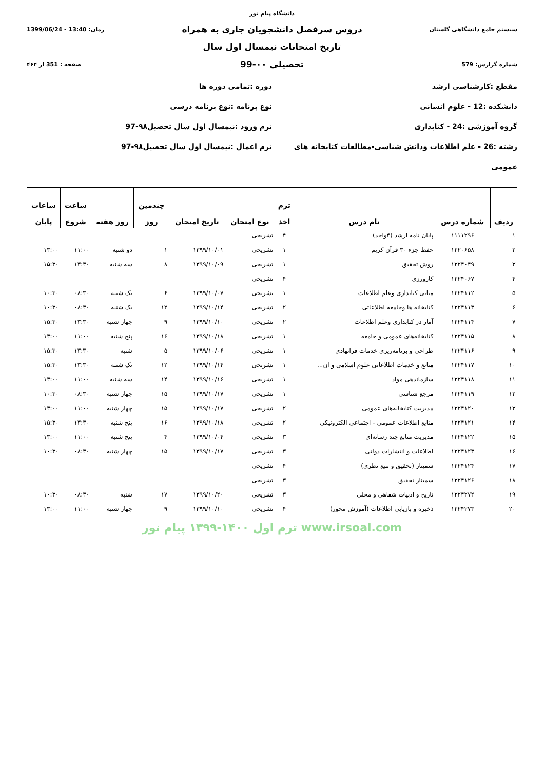دانشگاه پیام نور
سیستم جامع دانشگاهی گلستان
دروس سرفصل دانشجویان جاری به همراه
زمان: 13:40 - 1399/06/24
تاریخ امتحانات نیمسال اول سال
شماره گزارش: 579
تحصیلی ۰۰-99
صفحه : 351 از ۴۶۴
مقطع :کارشناسی ارشد
دانشکده :12 - علوم انسانی
گروه آموزشی :24 - کتابداری
رشته :26 - علم اطلاعات ودانش شناسی-مطالعات کتابخانه های عمومی
دوره :تمامی دوره ها
نوع برنامه :نوع برنامه درسی
ترم ورود :نیمسال اول سال تحصیل۹۸-97
ترم اعمال :نیمسال اول سال تحصیل۹۸-97
| ردیف | شماره درس | نام درس | ترم اخذ | نوع امتحان | تاریخ امتحان | چندمین روز | روز هفته | ساعت شروع | ساعات پایان |
| --- | --- | --- | --- | --- | --- | --- | --- | --- | --- |
| ۱ | ۱۱۱۱۲۹۶ | پایان نامه ارشد (۴واحد) | ۴ | تشریحی | | | | | |
| ۲ | ۱۲۲۰۶۵۸ | حفظ جزء ۳۰ قرآن کریم | ۱ | تشریحی | ۱۳۹۹/۱۰/۰۱ | ۱ | دو شنبه | ۱۱:۰۰ | ۱۳:۰۰ |
| ۳ | ۱۲۲۴۰۴۹ | روش تحقیق | ۱ | تشریحی | ۱۳۹۹/۱۰/۰۹ | ۸ | سه شنبه | ۱۳:۳۰ | ۱۵:۳۰ |
| ۴ | ۱۲۲۴۰۶۷ | کارورزی | ۴ | تشریحی | | | | | |
| ۵ | ۱۲۲۴۱۱۲ | مبانی کتابداری وعلم اطلاعات | ۱ | تشریحی | ۱۳۹۹/۱۰/۰۷ | ۶ | یک شنبه | ۰۸:۳۰ | ۱۰:۳۰ |
| ۶ | ۱۲۲۴۱۱۳ | کتابخانه ها وجامعه اطلاعاتی | ۲ | تشریحی | ۱۳۹۹/۱۰/۱۴ | ۱۲ | یک شنبه | ۰۸:۳۰ | ۱۰:۳۰ |
| ۷ | ۱۲۲۴۱۱۴ | آمار در کتابداری وعلم اطلاعات | ۲ | تشریحی | ۱۳۹۹/۱۰/۱۰ | ۹ | چهار شنبه | ۱۳:۳۰ | ۱۵:۳۰ |
| ۸ | ۱۲۲۴۱۱۵ | کتابخانه‌های عمومی و جامعه | ۱ | تشریحی | ۱۳۹۹/۱۰/۱۸ | ۱۶ | پنج شنبه | ۱۱:۰۰ | ۱۳:۰۰ |
| ۹ | ۱۲۲۴۱۱۶ | طراحی و برنامه‌ریزی خدمات فرانهادی | ۱ | تشریحی | ۱۳۹۹/۱۰/۰۶ | ۵ | شنبه | ۱۳:۳۰ | ۱۵:۳۰ |
| ۱۰ | ۱۲۲۴۱۱۷ | منابع و خدمات اطلاعاتی علوم اسلامی و ان... | ۱ | تشریحی | ۱۳۹۹/۱۰/۱۴ | ۱۲ | یک شنبه | ۱۳:۳۰ | ۱۵:۳۰ |
| ۱۱ | ۱۲۲۴۱۱۸ | سازماندهی مواد | ۱ | تشریحی | ۱۳۹۹/۱۰/۱۶ | ۱۴ | سه شنبه | ۱۱:۰۰ | ۱۳:۰۰ |
| ۱۲ | ۱۲۲۴۱۱۹ | مرجع شناسی | ۱ | تشریحی | ۱۳۹۹/۱۰/۱۷ | ۱۵ | چهار شنبه | ۰۸:۳۰ | ۱۰:۳۰ |
| ۱۳ | ۱۲۲۴۱۲۰ | مدیریت کتابخانه‌های عمومی | ۲ | تشریحی | ۱۳۹۹/۱۰/۱۷ | ۱۵ | چهار شنبه | ۱۱:۰۰ | ۱۳:۰۰ |
| ۱۴ | ۱۲۲۴۱۲۱ | منابع اطلاعات عمومی - اجتماعی الکترونیکی | ۲ | تشریحی | ۱۳۹۹/۱۰/۱۸ | ۱۶ | پنج شنبه | ۱۳:۳۰ | ۱۵:۳۰ |
| ۱۵ | ۱۲۲۴۱۲۲ | مدیریت منابع چند رسانه‌ای | ۳ | تشریحی | ۱۳۹۹/۱۰/۰۴ | ۴ | پنج شنبه | ۱۱:۰۰ | ۱۳:۰۰ |
| ۱۶ | ۱۲۲۴۱۲۳ | اطلاعات و انتشارات دولتی | ۳ | تشریحی | ۱۳۹۹/۱۰/۱۷ | ۱۵ | چهار شنبه | ۰۸:۳۰ | ۱۰:۳۰ |
| ۱۷ | ۱۲۲۴۱۲۴ | سمینار (تحقیق و تتبع نظری) | ۴ | تشریحی | | | | | |
| ۱۸ | ۱۲۲۴۱۲۶ | سمینار تحقیق | ۳ | تشریحی | | | | | |
| ۱۹ | ۱۲۲۴۲۷۲ | تاریخ و ادبیات شفاهی و محلی | ۳ | تشریحی | ۱۳۹۹/۱۰/۲۰ | ۱۷ | شنبه | ۰۸:۳۰ | ۱۰:۳۰ |
| ۲۰ | ۱۲۲۴۲۷۳ | ذخیره و بازیابی اطلاعات (آموزش محور) | ۴ | تشریحی | ۱۳۹۹/۱۰/۱۰ | ۹ | چهار شنبه | ۱۱:۰۰ | ۱۳:۰۰ |
www.irsoal.com ترم اول ۱۴۰۰-۱۳۹۹ پیام نور